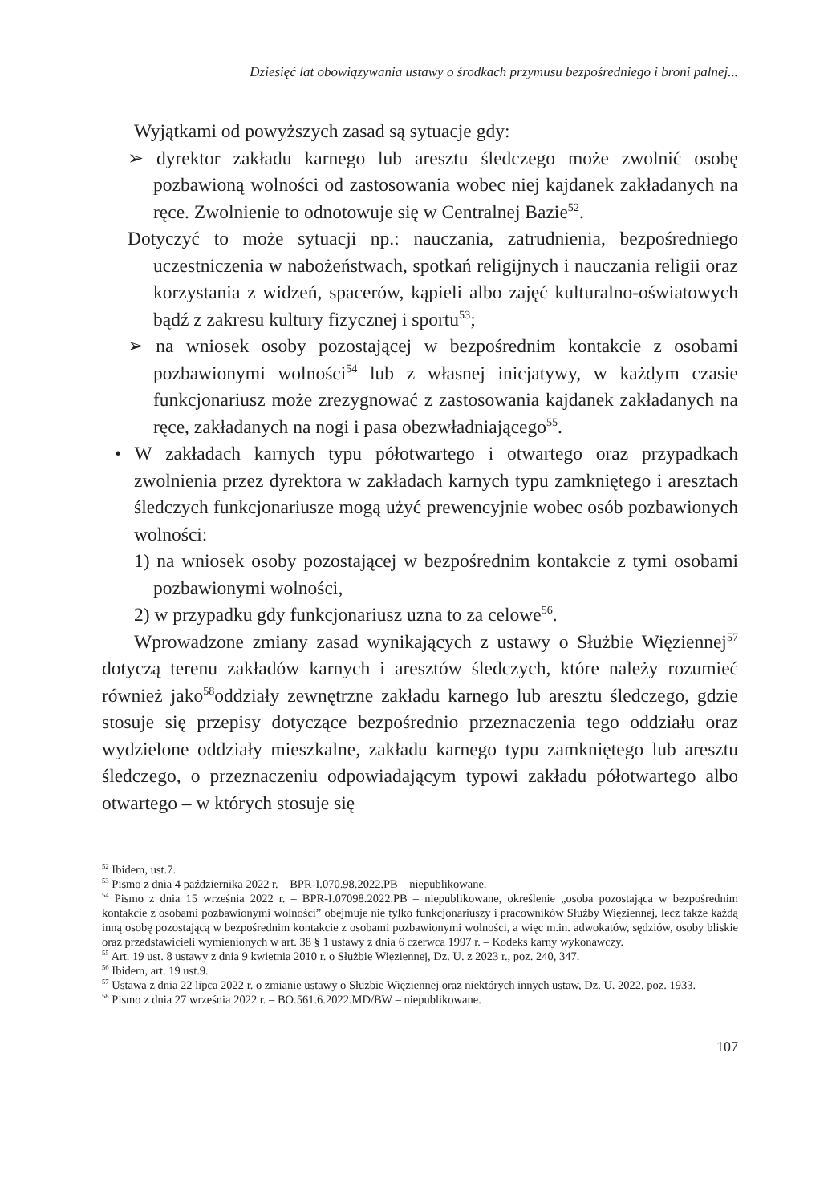Dziesięć lat obowiązywania ustawy o środkach przymusu bezpośredniego i broni palnej...
Wyjątkami od powyższych zasad są sytuacje gdy:
➢ dyrektor zakładu karnego lub aresztu śledczego może zwolnić osobę pozbawioną wolności od zastosowania wobec niej kajdanek zakładanych na ręce. Zwolnienie to odnotowuje się w Centralnej Bazie<sup>52</sup>.
Dotyczyć to może sytuacji np.: nauczania, zatrudnienia, bezpośredniego uczestniczenia w nabożeństwach, spotkań religijnych i nauczania religii oraz korzystania z widzeń, spacerów, kąpieli albo zajęć kulturalno-oświatowych bądź z zakresu kultury fizycznej i sportu<sup>53</sup>;
➢ na wniosek osoby pozostającej w bezpośrednim kontakcie z osobami pozbawionymi wolności<sup>54</sup> lub z własnej inicjatywy, w każdym czasie funkcjonariusz może zrezygnować z zastosowania kajdanek zakładanych na ręce, zakładanych na nogi i pasa obezwładniającego<sup>55</sup>.
• W zakładach karnych typu półotwartego i otwartego oraz przypadkach zwolnienia przez dyrektora w zakładach karnych typu zamkniętego i aresztach śledczych funkcjonariusze mogą użyć prewencyjnie wobec osób pozbawionych wolności:
1) na wniosek osoby pozostającej w bezpośrednim kontakcie z tymi osobami pozbawionymi wolności,
2) w przypadku gdy funkcjonariusz uzna to za celowe<sup>56</sup>.
Wprowadzone zmiany zasad wynikających z ustawy o Służbie Więziennej<sup>57</sup> dotyczą terenu zakładów karnych i aresztów śledczych, które należy rozumieć również jako<sup>58</sup>oddziały zewnętrzne zakładu karnego lub aresztu śledczego, gdzie stosuje się przepisy dotyczące bezpośrednio przeznaczenia tego oddziału oraz wydzielone oddziały mieszkalne, zakładu karnego typu zamkniętego lub aresztu śledczego, o przeznaczeniu odpowiadającym typowi zakładu półotwartego albo otwartego – w których stosuje się
<sup>52</sup> Ibidem, ust.7.
<sup>53</sup> Pismo z dnia 4 października 2022 r. – BPR-I.070.98.2022.PB – niepublikowane.
<sup>54</sup> Pismo z dnia 15 września 2022 r. – BPR-I.07098.2022.PB – niepublikowane, określenie „osoba pozostająca w bezpośrednim kontakcie z osobami pozbawionymi wolności” obejmuje nie tylko funkcjonariuszy i pracowników Służby Więziennej, lecz także każdą inną osobę pozostającą w bezpośrednim kontakcie z osobami pozbawionymi wolności, a więc m.in. adwokatów, sędziów, osoby bliskie oraz przedstawicieli wymienionych w art. 38 § 1 ustawy z dnia 6 czerwca 1997 r. – Kodeks karny wykonawczy.
<sup>55</sup> Art. 19 ust. 8 ustawy z dnia 9 kwietnia 2010 r. o Służbie Więziennej, Dz. U. z 2023 r., poz. 240, 347.
<sup>56</sup> Ibidem, art. 19 ust.9.
<sup>57</sup> Ustawa z dnia 22 lipca 2022 r. o zmianie ustawy o Służbie Więziennej oraz niektórych innych ustaw, Dz. U. 2022, poz. 1933.
<sup>58</sup> Pismo z dnia 27 września 2022 r. – BO.561.6.2022.MD/BW – niepublikowane.
107